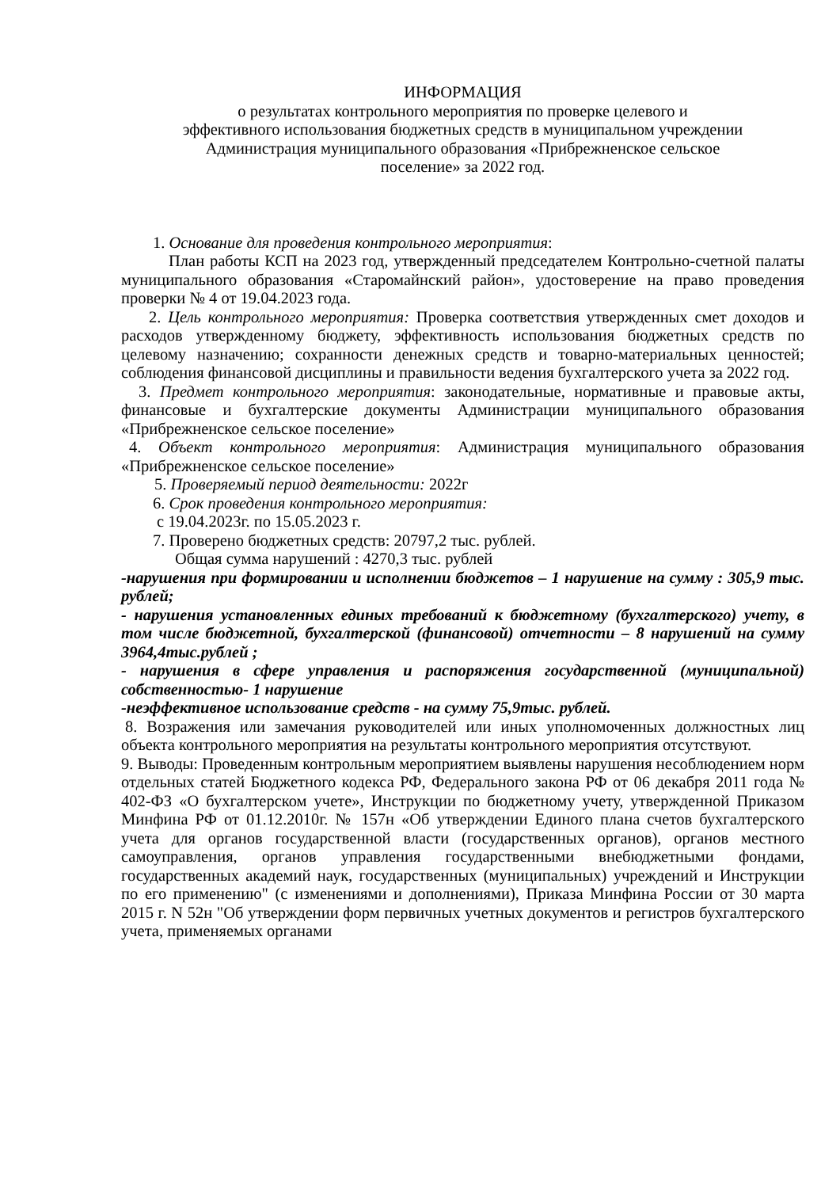ИНФОРМАЦИЯ
о результатах контрольного мероприятия по проверке целевого и
эффективного использования бюджетных средств в муниципальном учреждении
Администрация муниципального образования «Прибрежненское сельское
поселение» за 2022 год.
1. Основание для проведения контрольного мероприятия:
План работы КСП на 2023 год, утвержденный председателем Контрольно-счетной палаты муниципального образования «Старомайнский район», удостоверение на право проведения проверки № 4 от 19.04.2023 года.
2. Цель контрольного мероприятия: Проверка соответствия утвержденных смет доходов и расходов утвержденному бюджету, эффективность использования бюджетных средств по целевому назначению; сохранности денежных средств и товарно-материальных ценностей; соблюдения финансовой дисциплины и правильности ведения бухгалтерского учета за 2022 год.
3. Предмет контрольного мероприятия: законодательные, нормативные и правовые акты, финансовые и бухгалтерские документы Администрации муниципального образования «Прибрежненское сельское поселение»
4. Объект контрольного мероприятия: Администрация муниципального образования «Прибрежненское сельское поселение»
5. Проверяемый период деятельности: 2022г
6. Срок проведения контрольного мероприятия:
с 19.04.2023г. по 15.05.2023 г.
7. Проверено бюджетных средств: 20797,2 тыс. рублей.
Общая сумма нарушений : 4270,3 тыс. рублей
-нарушения при формировании и исполнении бюджетов – 1 нарушение на сумму : 305,9 тыс. рублей;
- нарушения установленных единых требований к бюджетному (бухгалтерского) учету, в том числе бюджетной, бухгалтерской (финансовой) отчетности – 8 нарушений на сумму 3964,4тыс.рублей ;
- нарушения в сфере управления и распоряжения государственной (муниципальной) собственностью- 1 нарушение
-неэффективное использование средств - на сумму 75,9тыс. рублей.
8. Возражения или замечания руководителей или иных уполномоченных должностных лиц объекта контрольного мероприятия на результаты контрольного мероприятия отсутствуют.
9. Выводы: Проведенным контрольным мероприятием выявлены нарушения несоблюдением норм отдельных статей Бюджетного кодекса РФ, Федерального закона РФ от 06 декабря 2011 года № 402-ФЗ «О бухгалтерском учете», Инструкции по бюджетному учету, утвержденной Приказом Минфина РФ от 01.12.2010г. № 157н «Об утверждении Единого плана счетов бухгалтерского учета для органов государственной власти (государственных органов), органов местного самоуправления, органов управления государственными внебюджетными фондами, государственных академий наук, государственных (муниципальных) учреждений и Инструкции по его применению" (с изменениями и дополнениями), Приказа Минфина России от 30 марта 2015 г. N 52н "Об утверждении форм первичных учетных документов и регистров бухгалтерского учета, применяемых органами